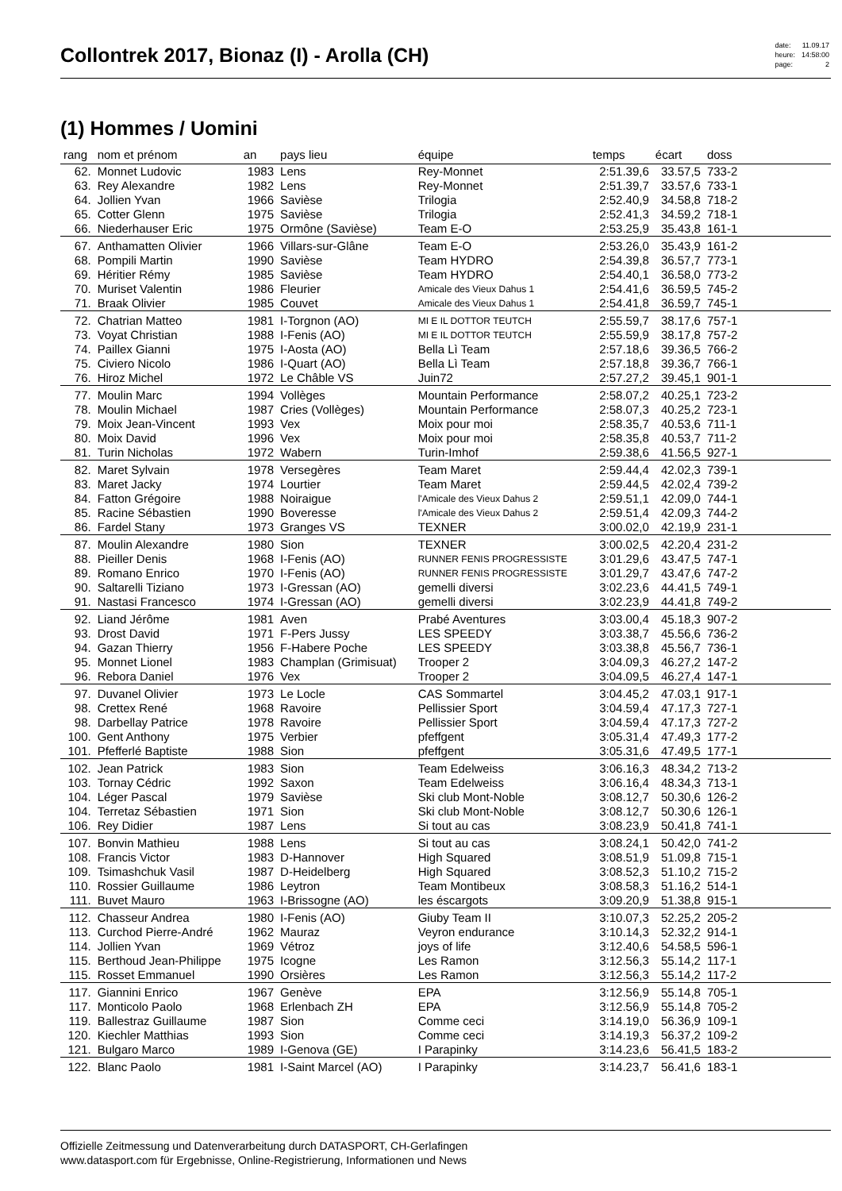Collontrek 2017, Bionaz (I) - Arolla (CH)
| date: | 11.09.17 |
| heure: | 14:58:00 |
| page: | 2 |
(1) Hommes / Uomini
| rang | nom et prénom | an | pays lieu | équipe | temps | écart | doss | |
| --- | --- | --- | --- | --- | --- | --- | --- | --- |
| 62. | Monnet Ludovic | 1983 | Lens | Rey-Monnet | 2:51.39,6 | 33.57,5 | 733-2 | |
| 63. | Rey Alexandre | 1982 | Lens | Rey-Monnet | 2:51.39,7 | 33.57,6 | 733-1 | |
| 64. | Jollien Yvan | 1966 | Savièse | Trilogia | 2:52.40,9 | 34.58,8 | 718-2 | |
| 65. | Cotter Glenn | 1975 | Savièse | Trilogia | 2:52.41,3 | 34.59,2 | 718-1 | |
| 66. | Niederhauser Eric | 1975 | Ormône (Savièse) | Team E-O | 2:53.25,9 | 35.43,8 | 161-1 | |
| 67. | Anthamatten Olivier | 1966 | Villars-sur-Glâne | Team E-O | 2:53.26,0 | 35.43,9 | 161-2 | |
| 68. | Pompili Martin | 1990 | Savièse | Team HYDRO | 2:54.39,8 | 36.57,7 | 773-1 | |
| 69. | Héritier Rémy | 1985 | Savièse | Team HYDRO | 2:54.40,1 | 36.58,0 | 773-2 | |
| 70. | Muriset Valentin | 1986 | Fleurier | Amicale des Vieux Dahus 1 | 2:54.41,6 | 36.59,5 | 745-2 | |
| 71. | Braak Olivier | 1985 | Couvet | Amicale des Vieux Dahus 1 | 2:54.41,8 | 36.59,7 | 745-1 | |
| 72. | Chatrian Matteo | 1981 | I-Torgnon (AO) | MI E IL DOTTOR TEUTCH | 2:55.59,7 | 38.17,6 | 757-1 | |
| 73. | Voyat Christian | 1988 | I-Fenis (AO) | MI E IL DOTTOR TEUTCH | 2:55.59,9 | 38.17,8 | 757-2 | |
| 74. | Paillex Gianni | 1975 | I-Aosta (AO) | Bella Lì Team | 2:57.18,6 | 39.36,5 | 766-2 | |
| 75. | Civiero Nicolo | 1986 | I-Quart (AO) | Bella Lì Team | 2:57.18,8 | 39.36,7 | 766-1 | |
| 76. | Hiroz Michel | 1972 | Le Châble VS | Juin72 | 2:57.27,2 | 39.45,1 | 901-1 | |
| 77. | Moulin Marc | 1994 | Vollèges | Mountain Performance | 2:58.07,2 | 40.25,1 | 723-2 | |
| 78. | Moulin Michael | 1987 | Cries (Vollèges) | Mountain Performance | 2:58.07,3 | 40.25,2 | 723-1 | |
| 79. | Moix Jean-Vincent | 1993 | Vex | Moix pour moi | 2:58.35,7 | 40.53,6 | 711-1 | |
| 80. | Moix David | 1996 | Vex | Moix pour moi | 2:58.35,8 | 40.53,7 | 711-2 | |
| 81. | Turin Nicholas | 1972 | Wabern | Turin-Imhof | 2:59.38,6 | 41.56,5 | 927-1 | |
| 82. | Maret Sylvain | 1978 | Versegères | Team Maret | 2:59.44,4 | 42.02,3 | 739-1 | |
| 83. | Maret Jacky | 1974 | Lourtier | Team Maret | 2:59.44,5 | 42.02,4 | 739-2 | |
| 84. | Fatton Grégoire | 1988 | Noiraigue | l'Amicale des Vieux Dahus 2 | 2:59.51,1 | 42.09,0 | 744-1 | |
| 85. | Racine Sébastien | 1990 | Boveresse | l'Amicale des Vieux Dahus 2 | 2:59.51,4 | 42.09,3 | 744-2 | |
| 86. | Fardel Stany | 1973 | Granges VS | TEXNER | 3:00.02,0 | 42.19,9 | 231-1 | |
| 87. | Moulin Alexandre | 1980 | Sion | TEXNER | 3:00.02,5 | 42.20,4 | 231-2 | |
| 88. | Pieiller Denis | 1968 | I-Fenis (AO) | RUNNER FENIS PROGRESSISTE | 3:01.29,6 | 43.47,5 | 747-1 | |
| 89. | Romano Enrico | 1970 | I-Fenis (AO) | RUNNER FENIS PROGRESSISTE | 3:01.29,7 | 43.47,6 | 747-2 | |
| 90. | Saltarelli Tiziano | 1973 | I-Gressan (AO) | gemelli diversi | 3:02.23,6 | 44.41,5 | 749-1 | |
| 91. | Nastasi Francesco | 1974 | I-Gressan (AO) | gemelli diversi | 3:02.23,9 | 44.41,8 | 749-2 | |
| 92. | Liand Jérôme | 1981 | Aven | Prabé Aventures | 3:03.00,4 | 45.18,3 | 907-2 | |
| 93. | Drost David | 1971 | F-Pers Jussy | LES SPEEDY | 3:03.38,7 | 45.56,6 | 736-2 | |
| 94. | Gazan Thierry | 1956 | F-Habere Poche | LES SPEEDY | 3:03.38,8 | 45.56,7 | 736-1 | |
| 95. | Monnet Lionel | 1983 | Champlan (Grimisuat) | Trooper 2 | 3:04.09,3 | 46.27,2 | 147-2 | |
| 96. | Rebora Daniel | 1976 | Vex | Trooper 2 | 3:04.09,5 | 46.27,4 | 147-1 | |
| 97. | Duvanel Olivier | 1973 | Le Locle | CAS Sommartel | 3:04.45,2 | 47.03,1 | 917-1 | |
| 98. | Crettex René | 1968 | Ravoire | Pellissier Sport | 3:04.59,4 | 47.17,3 | 727-1 | |
| 98. | Darbellay Patrice | 1978 | Ravoire | Pellissier Sport | 3:04.59,4 | 47.17,3 | 727-2 | |
| 100. | Gent Anthony | 1975 | Verbier | pfeffgent | 3:05.31,4 | 47.49,3 | 177-2 | |
| 101. | Pfefferlé Baptiste | 1988 | Sion | pfeffgent | 3:05.31,6 | 47.49,5 | 177-1 | |
| 102. | Jean Patrick | 1983 | Sion | Team Edelweiss | 3:06.16,3 | 48.34,2 | 713-2 | |
| 103. | Tornay Cédric | 1992 | Saxon | Team Edelweiss | 3:06.16,4 | 48.34,3 | 713-1 | |
| 104. | Léger Pascal | 1979 | Savièse | Ski club Mont-Noble | 3:08.12,7 | 50.30,6 | 126-2 | |
| 104. | Terretaz Sébastien | 1971 | Sion | Ski club Mont-Noble | 3:08.12,7 | 50.30,6 | 126-1 | |
| 106. | Rey Didier | 1987 | Lens | Si tout au cas | 3:08.23,9 | 50.41,8 | 741-1 | |
| 107. | Bonvin Mathieu | 1988 | Lens | Si tout au cas | 3:08.24,1 | 50.42,0 | 741-2 | |
| 108. | Francis Victor | 1983 | D-Hannover | High Squared | 3:08.51,9 | 51.09,8 | 715-1 | |
| 109. | Tsimashchuk Vasil | 1987 | D-Heidelberg | High Squared | 3:08.52,3 | 51.10,2 | 715-2 | |
| 110. | Rossier Guillaume | 1986 | Leytron | Team Montibeux | 3:08.58,3 | 51.16,2 | 514-1 | |
| 111. | Buvet Mauro | 1963 | I-Brissogne (AO) | les éscargots | 3:09.20,9 | 51.38,8 | 915-1 | |
| 112. | Chasseur Andrea | 1980 | I-Fenis (AO) | Giuby Team II | 3:10.07,3 | 52.25,2 | 205-2 | |
| 113. | Curchod Pierre-André | 1962 | Mauraz | Veyron endurance | 3:10.14,3 | 52.32,2 | 914-1 | |
| 114. | Jollien Yvan | 1969 | Vétroz | joys of life | 3:12.40,6 | 54.58,5 | 596-1 | |
| 115. | Berthoud Jean-Philippe | 1975 | Icogne | Les Ramon | 3:12.56,3 | 55.14,2 | 117-1 | |
| 115. | Rosset Emmanuel | 1990 | Orsières | Les Ramon | 3:12.56,3 | 55.14,2 | 117-2 | |
| 117. | Giannini Enrico | 1967 | Genève | EPA | 3:12.56,9 | 55.14,8 | 705-1 | |
| 117. | Monticolo Paolo | 1968 | Erlenbach ZH | EPA | 3:12.56,9 | 55.14,8 | 705-2 | |
| 119. | Ballestraz Guillaume | 1987 | Sion | Comme ceci | 3:14.19,0 | 56.36,9 | 109-1 | |
| 120. | Kiechler Matthias | 1993 | Sion | Comme ceci | 3:14.19,3 | 56.37,2 | 109-2 | |
| 121. | Bulgaro Marco | 1989 | I-Genova (GE) | I Parapinky | 3:14.23,6 | 56.41,5 | 183-2 | |
| 122. | Blanc Paolo | 1981 | I-Saint Marcel (AO) | I Parapinky | 3:14.23,7 | 56.41,6 | 183-1 | |
Offizielle Zeitmessung und Datenverarbeitung durch DATASPORT, CH-Gerlafingen
www.datasport.com für Ergebnisse, Online-Registrierung, Informationen und News